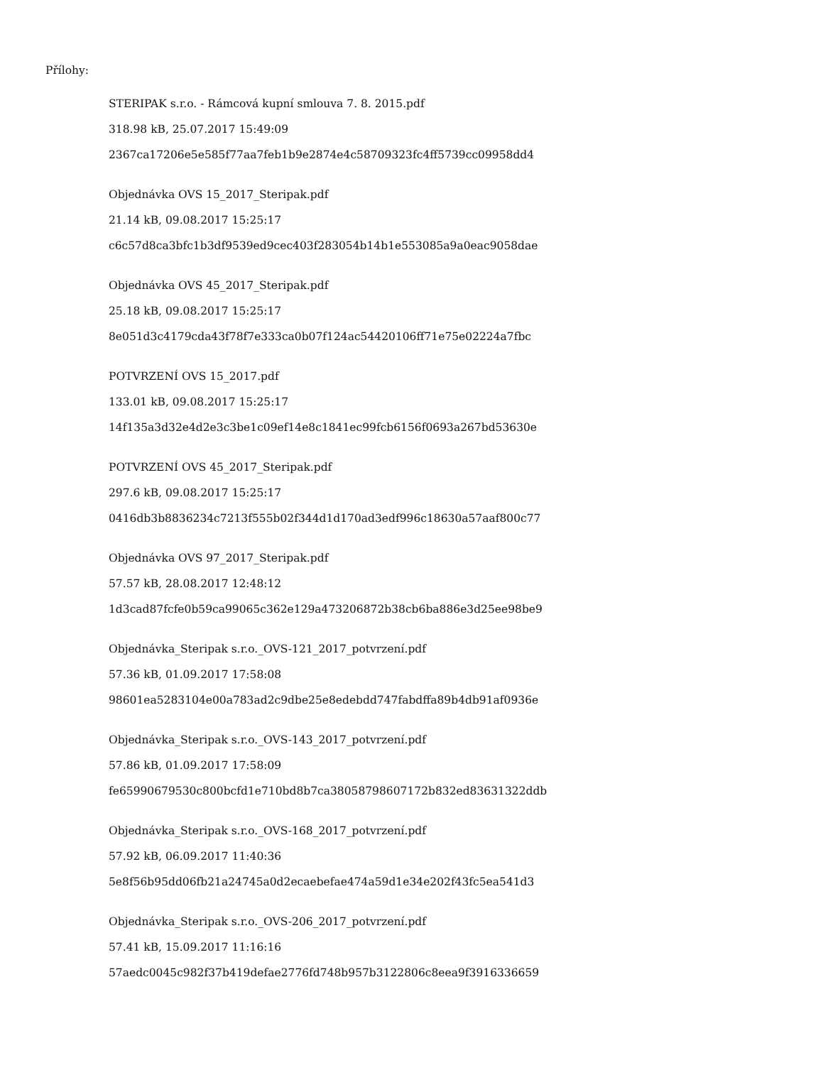Přílohy:
STERIPAK s.r.o. - Rámcová kupní smlouva 7. 8. 2015.pdf
318.98 kB, 25.07.2017 15:49:09
2367ca17206e5e585f77aa7feb1b9e2874e4c58709323fc4ff5739cc09958dd4
Objednávka OVS 15_2017_Steripak.pdf
21.14 kB, 09.08.2017 15:25:17
c6c57d8ca3bfc1b3df9539ed9cec403f283054b14b1e553085a9a0eac9058dae
Objednávka OVS 45_2017_Steripak.pdf
25.18 kB, 09.08.2017 15:25:17
8e051d3c4179cda43f78f7e333ca0b07f124ac54420106ff71e75e02224a7fbc
POTVRZENÍ OVS 15_2017.pdf
133.01 kB, 09.08.2017 15:25:17
14f135a3d32e4d2e3c3be1c09ef14e8c1841ec99fcb6156f0693a267bd53630e
POTVRZENÍ OVS 45_2017_Steripak.pdf
297.6 kB, 09.08.2017 15:25:17
0416db3b8836234c7213f555b02f344d1d170ad3edf996c18630a57aaf800c77
Objednávka OVS 97_2017_Steripak.pdf
57.57 kB, 28.08.2017 12:48:12
1d3cad87fcfe0b59ca99065c362e129a473206872b38cb6ba886e3d25ee98be9
Objednávka_Steripak s.r.o._OVS-121_2017_potvrzení.pdf
57.36 kB, 01.09.2017 17:58:08
98601ea5283104e00a783ad2c9dbe25e8edebdd747fabdffa89b4db91af0936e
Objednávka_Steripak s.r.o._OVS-143_2017_potvrzení.pdf
57.86 kB, 01.09.2017 17:58:09
fe65990679530c800bcfd1e710bd8b7ca38058798607172b832ed83631322ddb
Objednávka_Steripak s.r.o._OVS-168_2017_potvrzení.pdf
57.92 kB, 06.09.2017 11:40:36
5e8f56b95dd06fb21a24745a0d2ecaebefae474a59d1e34e202f43fc5ea541d3
Objednávka_Steripak s.r.o._OVS-206_2017_potvrzení.pdf
57.41 kB, 15.09.2017 11:16:16
57aedc0045c982f37b419defae2776fd748b957b3122806c8eea9f3916336659